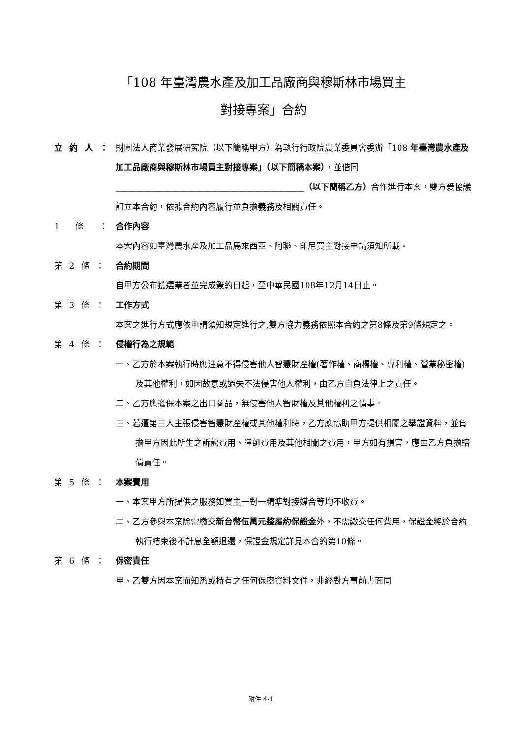「108 年臺灣農水產及加工品廠商與穆斯林市場買主
對接專案」合約
立 約 人 ：
財團法人商業發展研究院（以下簡稱甲方）為執行行政院農業委員會委辦「108 年臺灣農水產及加工品廠商與穆斯林市場買主對接專案」（以下簡稱本案），並偕同_____________________________________________（以下簡稱乙方）合作進行本案，雙方爰協議訂立本合約，依據合約內容履行並負擔義務及相關責任。
1 條 ：
合作內容
本案內容如臺灣農水產及加工品馬來西亞、阿聯、印尼買主對接申請須知所載。
第 2 條 ： 合約期間
自甲方公布獲選業者並完成簽約日起，至中華民國108年12月14日止。
第 3 條 ： 工作方式
本案之進行方式應依申請須知規定進行之,雙方協力義務依照本合約之第8條及第9條規定之。
第 4 條 ： 侵權行為之規範
一、乙方於本案執行時應注意不得侵害他人智慧財產權(著作權、商標權、專利權、營業秘密權)及其他權利，如因故意或過失不法侵害他人權利，由乙方自負法律上之責任。
二、乙方應擔保本案之出口商品，無侵害他人智財權及其他權利之情事。
三、若遭第三人主張侵害智慧財產權或其他權利時，乙方應協助甲方提供相關之舉證資料，並負擔甲方因此所生之訴訟費用、律師費用及其他相關之費用，甲方如有損害，應由乙方負擔賠償責任。
第 5 條 ： 本案費用
一、本案甲方所提供之服務如買主一對一精準對接媒合等均不收費。
二、乙方參與本案除需繳交新台幣伍萬元整履約保證金外，不需繳交任何費用，保證金將於合約執行結束後不計息全額退還，保證金規定詳見本合約第10條。
第 6 條 ： 保密責任
甲、乙雙方因本案而知悉或持有之任何保密資料文件，非經對方事前書面同
附件 4-1